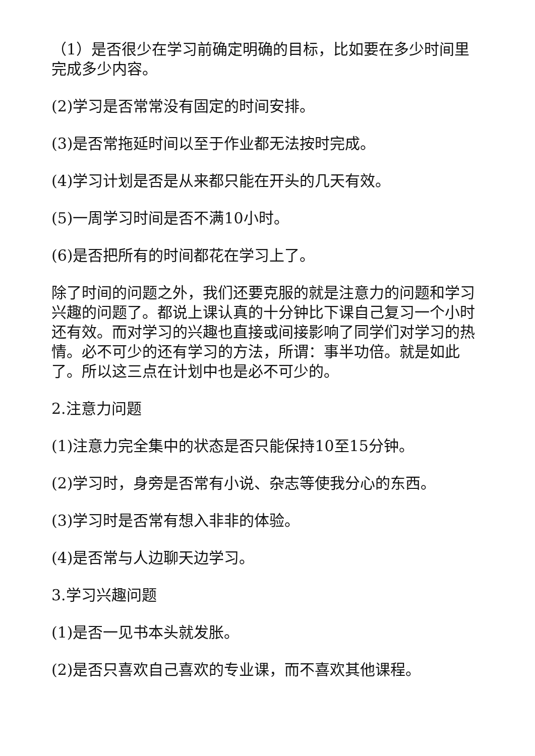（1）是否很少在学习前确定明确的目标，比如要在多少时间里完成多少内容。
(2)学习是否常常没有固定的时间安排。
(3)是否常拖延时间以至于作业都无法按时完成。
(4)学习计划是否是从来都只能在开头的几天有效。
(5)一周学习时间是否不满10小时。
(6)是否把所有的时间都花在学习上了。
除了时间的问题之外，我们还要克服的就是注意力的问题和学习兴趣的问题了。都说上课认真的十分钟比下课自己复习一个小时还有效。而对学习的兴趣也直接或间接影响了同学们对学习的热情。必不可少的还有学习的方法，所谓：事半功倍。就是如此了。所以这三点在计划中也是必不可少的。
2.注意力问题
(1)注意力完全集中的状态是否只能保持10至15分钟。
(2)学习时，身旁是否常有小说、杂志等使我分心的东西。
(3)学习时是否常有想入非非的体验。
(4)是否常与人边聊天边学习。
3.学习兴趣问题
(1)是否一见书本头就发胀。
(2)是否只喜欢自己喜欢的专业课，而不喜欢其他课程。